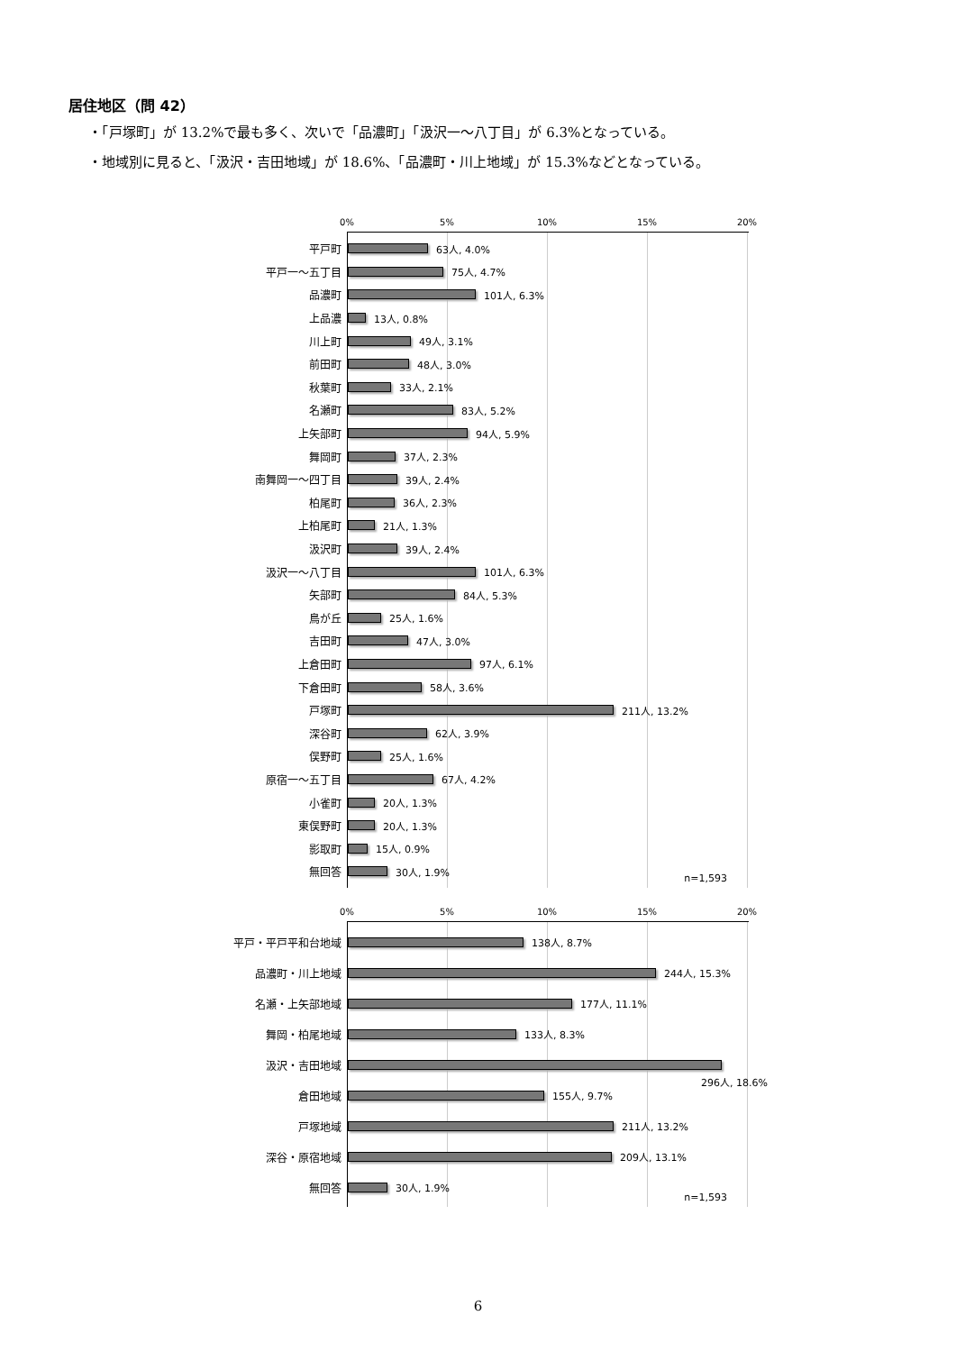居住地区（問 42）
・「戸塚町」が 13.2%で最も多く、次いで「品濃町」「汲沢一～八丁目」が 6.3%となっている。
・地域別に見ると、「汲沢・吉田地域」が 18.6%、「品濃町・川上地域」が 15.3%などとなっている。
0% 5% 10% 15% 20%
平戸町
63人, 4.0%
平戸一～五丁目
75人, 4.7%
品濃町
101人, 6.3%
上品濃
13人, 0.8%
川上町
49人, 3.1%
前田町
48人, 3.0%
秋葉町
33人, 2.1%
名瀬町
83人, 5.2%
上矢部町
94人, 5.9%
舞岡町
37人, 2.3%
南舞岡一～四丁目
39人, 2.4%
柏尾町
36人, 2.3%
上柏尾町
21人, 1.3%
汲沢町
39人, 2.4%
汲沢一～八丁目
101人, 6.3%
矢部町
84人, 5.3%
鳥が丘
25人, 1.6%
吉田町
47人, 3.0%
上倉田町
97人, 6.1%
下倉田町
58人, 3.6%
戸塚町
211人, 13.2%
深谷町
62人, 3.9%
俣野町
25人, 1.6%
原宿一～五丁目
67人, 4.2%
小雀町
20人, 1.3%
東俣野町
20人, 1.3%
影取町
15人, 0.9%
無回答
30人, 1.9%
n=1,593
0% 5% 10% 15% 20%
平戸・平戸平和台地域
138人, 8.7%
品濃町・川上地域
244人, 15.3%
名瀬・上矢部地域
177人, 11.1%
舞岡・柏尾地域
133人, 8.3%
汲沢・吉田地域
296人, 18.6%
倉田地域
155人, 9.7%
戸塚地域
211人, 13.2%
深谷・原宿地域
209人, 13.1%
無回答
30人, 1.9%
n=1,593
6